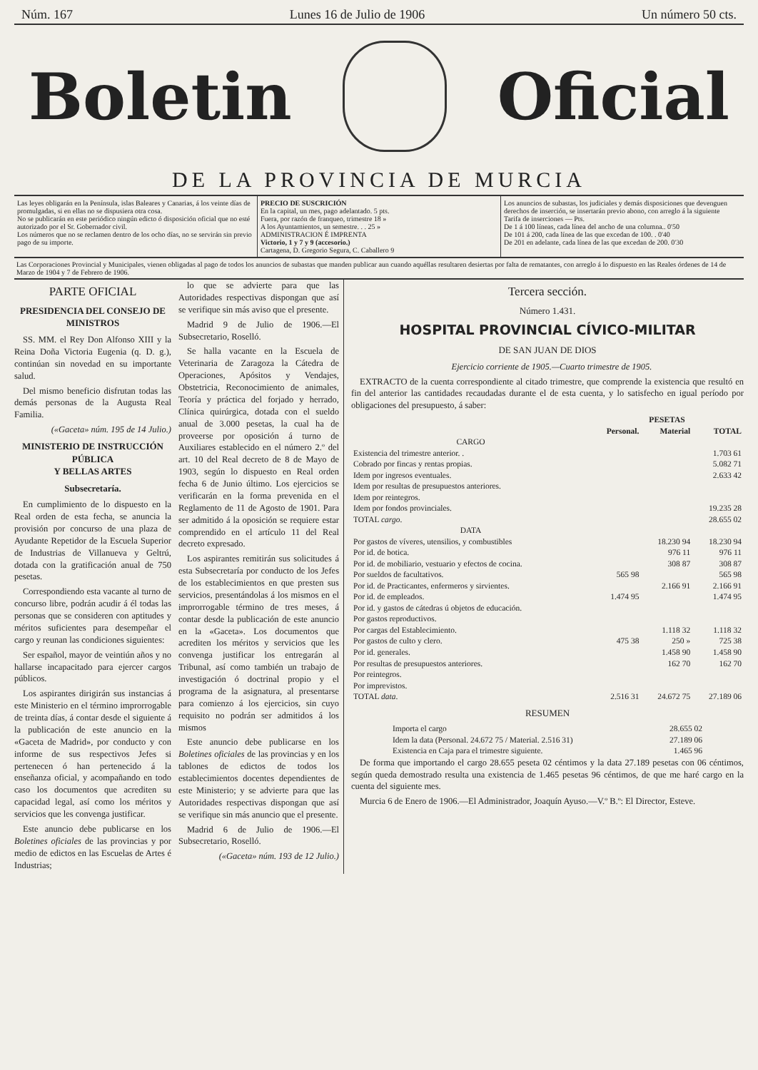Núm. 167 Lunes 16 de Julio de 1906 Un número 50 cts.
Boletin Oficial
DE LA PROVINCIA DE MURCIA
Las leyes obligarán en la Península, islas Baleares y Canarias, á los veinte días de promulgadas, si en ellas no se dispusiera otra cosa.
No se publicarán en este periódico ningún edicto ó disposición oficial que no esté autorizado por el Sr. Gobernador civil.
Los números que no se reclamen dentro de los ocho días, no se servirán sin previo pago de su importe.
PRECIO DE SUSCRICIÓN
En la capital, un mes, pago adelantado. 5 pts.
Fuera, por razón de franqueo, trimestre 18 »
A los Ayuntamientos, un semestre. . . 25 »
ADMINISTRACION É IMPRENTA
Victorio, 1 y 7 y 9 (accesorio.)
Cartagena, D. Gregorio Segura, C. Caballero 9
Los anuncios de subastas, los judiciales y demás disposiciones que devenguen derechos de inserción, se insertarán previo abono, con arreglo á la siguiente
Tarifa de inserciones — Pts.
De 1 á 100 líneas, cada línea del ancho de una columna.. 0'50
De 101 á 200, cada línea de las que excedan de 100. . 0'40
De 201 en adelante, cada línea de las que excedan de 200. 0'30
Las Corporaciones Provincial y Municipales, vienen obligadas al pago de todos los anuncios de subastas que manden publicar aun cuando aquéllas resultaren desiertas por falta de rematantes, con arreglo á lo dispuesto en las Reales órdenes de 14 de Marzo de 1904 y 7 de Febrero de 1906.
PARTE OFICIAL
PRESIDENCIA DEL CONSEJO DE MINISTROS
SS. MM. el Rey Don Alfonso XIII y la Reina Doña Victoria Eugenia (q. D. g.), continúan sin novedad en su importante salud.
Del mismo beneficio disfrutan todas las demás personas de la Augusta Real Familia.
(«Gaceta» núm. 195 de 14 Julio.)
MINISTERIO DE INSTRUCCIÓN PÚBLICA
Y BELLAS ARTES
Subsecretaría.
En cumplimiento de lo dispuesto en la Real orden de esta fecha, se anuncia la provisión por concurso de una plaza de Ayudante Repetidor de la Escuela Superior de Industrias de Villanueva y Geltrú, dotada con la gratificación anual de 750 pesetas.
Correspondiendo esta vacante al turno de concurso libre, podrán acudir á él todas las personas que se consideren con aptitudes y méritos suficientes para desempeñar el cargo y reunan las condiciones siguientes:
Ser español, mayor de veintiún años y no hallarse incapacitado para ejercer cargos públicos.
Los aspirantes dirigirán sus instancias á este Ministerio en el término improrrogable de treinta días, á contar desde el siguiente á la publicación de este anuncio en la «Gaceta de Madrid», por conducto y con informe de sus respectivos Jefes si pertenecen ó han pertenecido á la enseñanza oficial, y acompañando en todo caso los documentos que acrediten su capacidad legal, así como los méritos y servicios que les convenga justificar.
Este anuncio debe publicarse en los Boletines oficiales de las provincias y por medio de edictos en las Escuelas de Artes é Industrias;
lo que se advierte para que las Autoridades respectivas dispongan que así se verifique sin más aviso que el presente.
Madrid 9 de Julio de 1906.—El Subsecretario, Roselló.
Se halla vacante en la Escuela de Veterinaria de Zaragoza la Cátedra de Operaciones, Apósitos y Vendajes, Obstetricia, Reconocimiento de animales, Teoría y práctica del forjado y herrado, Clínica quirúrgica, dotada con el sueldo anual de 3.000 pesetas, la cual ha de proveerse por oposición á turno de Auxiliares establecido en el número 2.º del art. 10 del Real decreto de 8 de Mayo de 1903, según lo dispuesto en Real orden fecha 6 de Junio último. Los ejercicios se verificarán en la forma prevenida en el Reglamento de 11 de Agosto de 1901. Para ser admitido á la oposición se requiere estar comprendido en el artículo 11 del Real decreto expresado.
Los aspirantes remitirán sus solicitudes á esta Subsecretaría por conducto de los Jefes de los establecimientos en que presten sus servicios, presentándolas á los mismos en el improrrogable término de tres meses, á contar desde la publicación de este anuncio en la «Gaceta». Los documentos que acrediten los méritos y servicios que les convenga justificar los entregarán al Tribunal, así como también un trabajo de investigación ó doctrinal propio y el programa de la asignatura, al presentarse para comienzo á los ejercicios, sin cuyo requisito no podrán ser admitidos á los mismos
Este anuncio debe publicarse en los Boletines oficiales de las provincias y en los tablones de edictos de todos los establecimientos docentes dependientes de este Ministerio; y se advierte para que las Autoridades respectivas dispongan que así se verifique sin más anuncio que el presente.
Madrid 6 de Julio de 1906.—El Subsecretario, Roselló.
(«Gaceta» núm. 193 de 12 Julio.)
Tercera sección.
Número 1.431.
HOSPITAL PROVINCIAL CÍVICO-MILITAR
DE SAN JUAN DE DIOS
Ejercicio corriente de 1905.—Cuarto trimestre de 1905.
EXTRACTO de la cuenta correspondiente al citado trimestre, que comprende la existencia que resultó en fin del anterior las cantidades recaudadas durante el de esta cuenta, y lo satisfecho en igual período por obligaciones del presupuesto, á saber:
| | PESETAS | | |
| --- | --- | --- | --- |
| | Personal. | Material | TOTAL |
| CARGO | | | |
| Existencia del trimestre anterior. . | | | 1.703 61 |
| Cobrado por fincas y rentas propias. | | | 5.082 71 |
| Idem por ingresos eventuales. | | | 2.633 42 |
| Idem por resultas de presupuestos anteriores. | | | |
| Idem por reintegros. | | | |
| Idem por fondos provinciales. | | | 19.235 28 |
| TOTAL cargo . | | | 28.655 02 |
| DATA | | | |
| Por gastos de víveres, utensilios, y combustibles | | 18.230 94 | 18.230 94 |
| Por id. de botica. | | 976 11 | 976 11 |
| Por id. de mobiliario, vestuario y efectos de cocina. | | 308 87 | 308 87 |
| Por sueldos de facultativos. | 565 98 | | 565 98 |
| Por id. de Practicantes, enfermeros y sirvientes. | | 2.166 91 | 2.166 91 |
| Por id. de empleados. | 1.474 95 | | 1.474 95 |
| Por id. y gastos de cátedras ú objetos de educación. | | | |
| Por gastos reproductivos. | | | |
| Por cargas del Establecimiento. | | 1.118 32 | 1.118 32 |
| Por gastos de culto y clero. | 475 38 | 250 » | 725 38 |
| Por id. generales. | | 1.458 90 | 1.458 90 |
| Por resultas de presupuestos anteriores. | | 162 70 | 162 70 |
| Por reintegros. | | | |
| Por imprevistos. | | | |
| TOTAL data . | 2.516 31 | 24.672 75 | 27.189 06 |
RESUMEN
| Importa el cargo | | 28.655 02 |
| Idem la data (Personal. 24.672 75 / Material. 2.516 31) | | 27.189 06 |
| Existencia en Caja para el trimestre siguiente. | | 1.465 96 |
De forma que importando el cargo 28.655 peseta 02 céntimos y la data 27.189 pesetas con 06 céntimos, según queda demostrado resulta una existencia de 1.465 pesetas 96 céntimos, de que me haré cargo en la cuenta del siguiente mes.
Murcia 6 de Enero de 1906.—El Administrador, Joaquín Ayuso.—V.º B.º: El Director, Esteve.